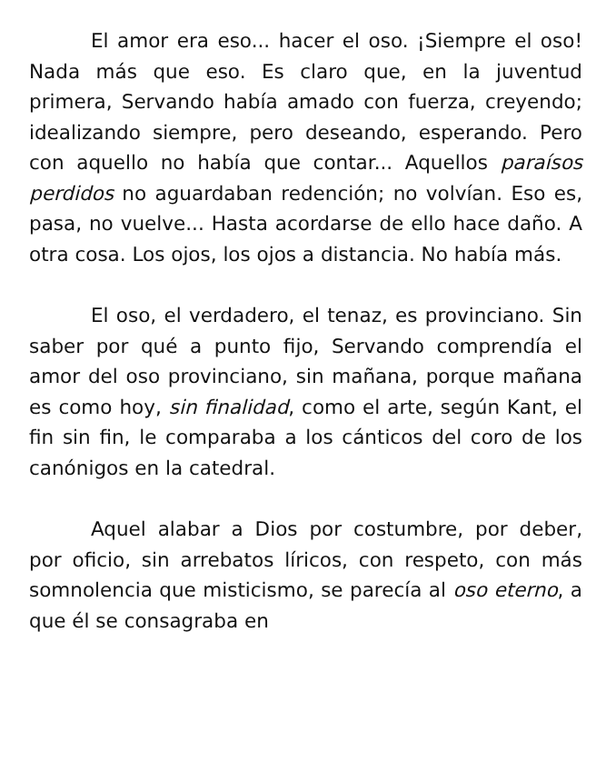El amor era eso... hacer el oso. ¡Siempre el oso! Nada más que eso. Es claro que, en la juventud primera, Servando había amado con fuerza, creyendo; idealizando siempre, pero deseando, esperando. Pero con aquello no había que contar... Aquellos paraísos perdidos no aguardaban redención; no volvían. Eso es, pasa, no vuelve... Hasta acordarse de ello hace daño. A otra cosa. Los ojos, los ojos a distancia. No había más.
El oso, el verdadero, el tenaz, es provinciano. Sin saber por qué a punto fijo, Servando comprendía el amor del oso provinciano, sin mañana, porque mañana es como hoy, sin finalidad, como el arte, según Kant, el fin sin fin, le comparaba a los cánticos del coro de los canónigos en la catedral.
Aquel alabar a Dios por costumbre, por deber, por oficio, sin arrebatos líricos, con respeto, con más somnolencia que misticismo, se parecía al oso eterno, a que él se consagraba en